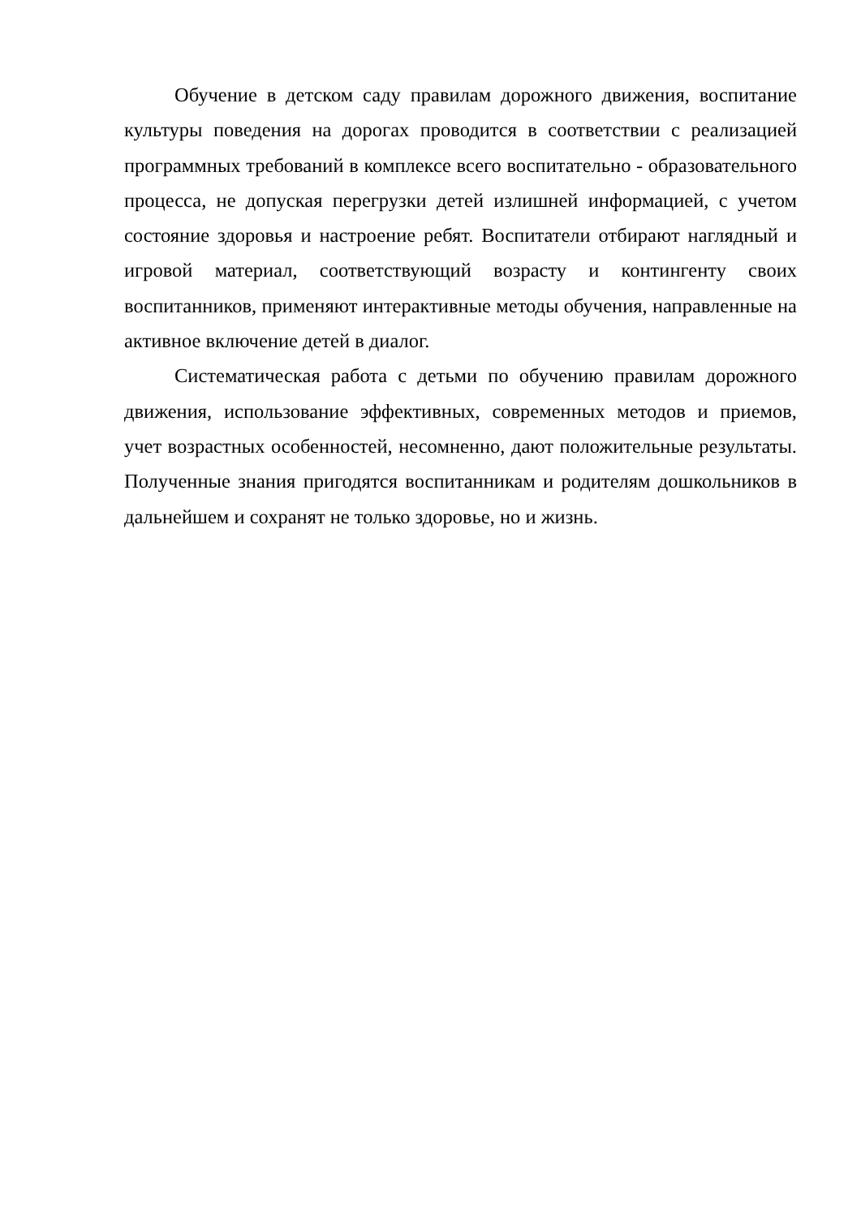Обучение в детском саду правилам дорожного движения, воспитание культуры поведения на дорогах проводится в соответствии с реализацией программных требований в комплексе всего воспитательно - образовательного процесса, не допуская перегрузки детей излишней информацией, с учетом состояние здоровья и настроение ребят. Воспитатели отбирают наглядный и игровой материал, соответствующий возрасту и контингенту своих воспитанников, применяют интерактивные методы обучения, направленные на активное включение детей в диалог.
Систематическая работа с детьми по обучению правилам дорожного движения, использование эффективных, современных методов и приемов, учет возрастных особенностей, несомненно, дают положительные результаты. Полученные знания пригодятся воспитанникам и родителям дошкольников в дальнейшем и сохранят не только здоровье, но и жизнь.